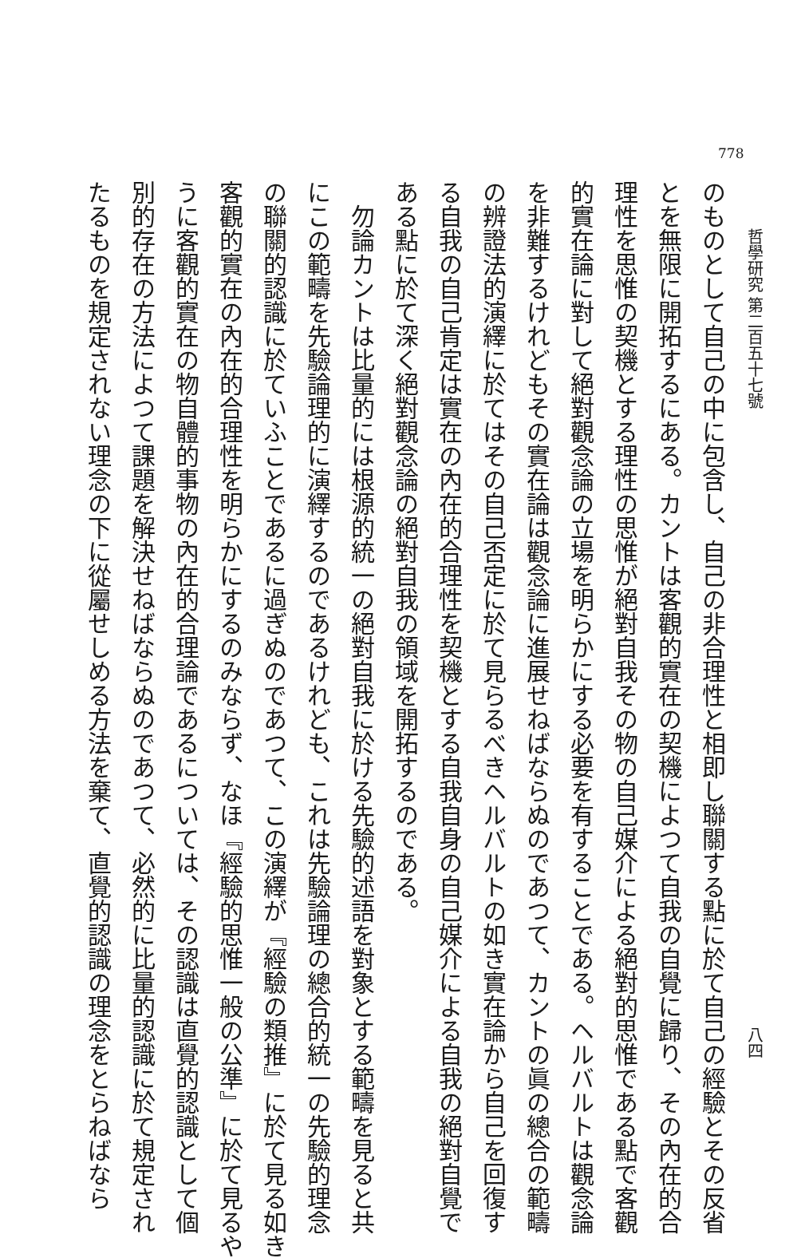778
哲學研究 第二百五十七號 八四
のものとして自己の中に包含し、自己の非合理性と相即し聯關する點に於て自己の經驗とその反省
とを無限に開拓するにある。カントは客觀的實在の契機によつて自我の自覺に歸り、その內在的合
理性を思惟の契機とする理性の思惟が絕對自我その物の自己媒介による絕對的思惟である點で客觀
的實在論に對して絕對觀念論の立場を明らかにする必要を有することである。ヘルバルトは觀念論
を非難するけれどもその實在論は觀念論に進展せねばならぬのであつて、カントの眞の總合の範疇
の辨證法的演繹に於てはその自己否定に於て見らるべきヘルバルトの如き實在論から自己を回復す
る自我の自己肯定は實在の內在的合理性を契機とする自我自身の自己媒介による自我の絕對自覺で
ある點に於て深く絕對觀念論の絕對自我の領域を開拓するのである。
勿論カントは比量的には根源的統一の絕對自我に於ける先驗的述語を對象とする範疇を見ると共
にこの範疇を先驗論理的に演繹するのであるけれども、これは先驗論理の總合的統一の先驗的理念
の聯關的認識に於ていふことであるに過ぎぬのであつて、この演繹が『經驗の類推』に於て見る如き
客觀的實在の內在的合理性を明らかにするのみならず、なほ『經驗的思惟一般の公準』に於て見るや
うに客觀的實在の物自體的事物の內在的合理論であるについては、その認識は直覺的認識として個
別的存在の方法によつて課題を解決せねばならぬのであつて、必然的に比量的認識に於て規定され
たるものを規定されない理念の下に從屬せしめる方法を棄て、直覺的認識の理念をとらねばなら